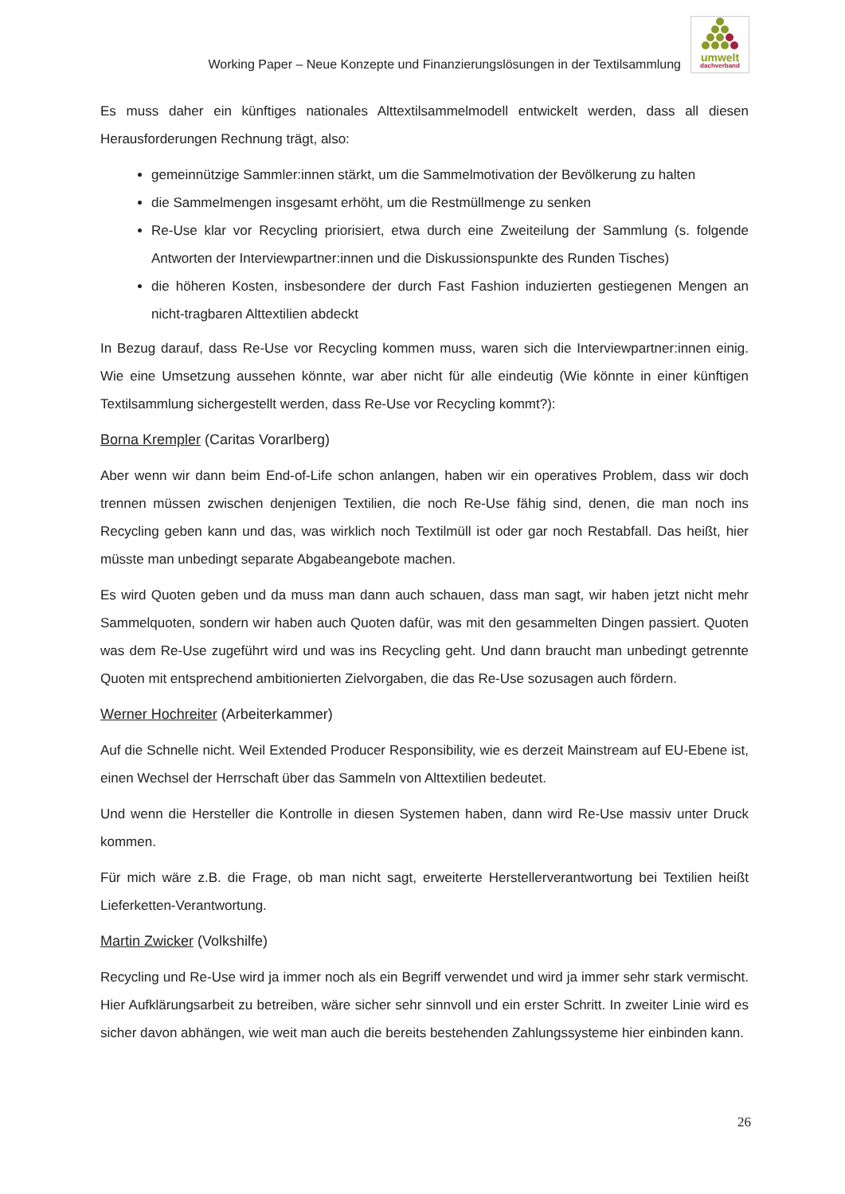Working Paper – Neue Konzepte und Finanzierungslösungen in der Textilsammlung
umwelt
dachverband
Es muss daher ein künftiges nationales Alttextilsammelmodell entwickelt werden, dass all diesen Herausforderungen Rechnung trägt, also:
gemeinnützige Sammler:innen stärkt, um die Sammelmotivation der Bevölkerung zu halten
die Sammelmengen insgesamt erhöht, um die Restmüllmenge zu senken
Re-Use klar vor Recycling priorisiert, etwa durch eine Zweiteilung der Sammlung (s. folgende Antworten der Interviewpartner:innen und die Diskussionspunkte des Runden Tisches)
die höheren Kosten, insbesondere der durch Fast Fashion induzierten gestiegenen Mengen an nicht-tragbaren Alttextilien abdeckt
In Bezug darauf, dass Re-Use vor Recycling kommen muss, waren sich die Interviewpartner:innen einig. Wie eine Umsetzung aussehen könnte, war aber nicht für alle eindeutig (Wie könnte in einer künftigen Textilsammlung sichergestellt werden, dass Re-Use vor Recycling kommt?):
Borna Krempler (Caritas Vorarlberg)
Aber wenn wir dann beim End-of-Life schon anlangen, haben wir ein operatives Problem, dass wir doch trennen müssen zwischen denjenigen Textilien, die noch Re-Use fähig sind, denen, die man noch ins Recycling geben kann und das, was wirklich noch Textilmüll ist oder gar noch Restabfall. Das heißt, hier müsste man unbedingt separate Abgabeangebote machen.
Es wird Quoten geben und da muss man dann auch schauen, dass man sagt, wir haben jetzt nicht mehr Sammelquoten, sondern wir haben auch Quoten dafür, was mit den gesammelten Dingen passiert. Quoten was dem Re-Use zugeführt wird und was ins Recycling geht. Und dann braucht man unbedingt getrennte Quoten mit entsprechend ambitionierten Zielvorgaben, die das Re-Use sozusagen auch fördern.
Werner Hochreiter (Arbeiterkammer)
Auf die Schnelle nicht. Weil Extended Producer Responsibility, wie es derzeit Mainstream auf EU-Ebene ist, einen Wechsel der Herrschaft über das Sammeln von Alttextilien bedeutet.
Und wenn die Hersteller die Kontrolle in diesen Systemen haben, dann wird Re-Use massiv unter Druck kommen.
Für mich wäre z.B. die Frage, ob man nicht sagt, erweiterte Herstellerverantwortung bei Textilien heißt Lieferketten-Verantwortung.
Martin Zwicker (Volkshilfe)
Recycling und Re-Use wird ja immer noch als ein Begriff verwendet und wird ja immer sehr stark vermischt. Hier Aufklärungsarbeit zu betreiben, wäre sicher sehr sinnvoll und ein erster Schritt. In zweiter Linie wird es sicher davon abhängen, wie weit man auch die bereits bestehenden Zahlungssysteme hier einbinden kann.
26